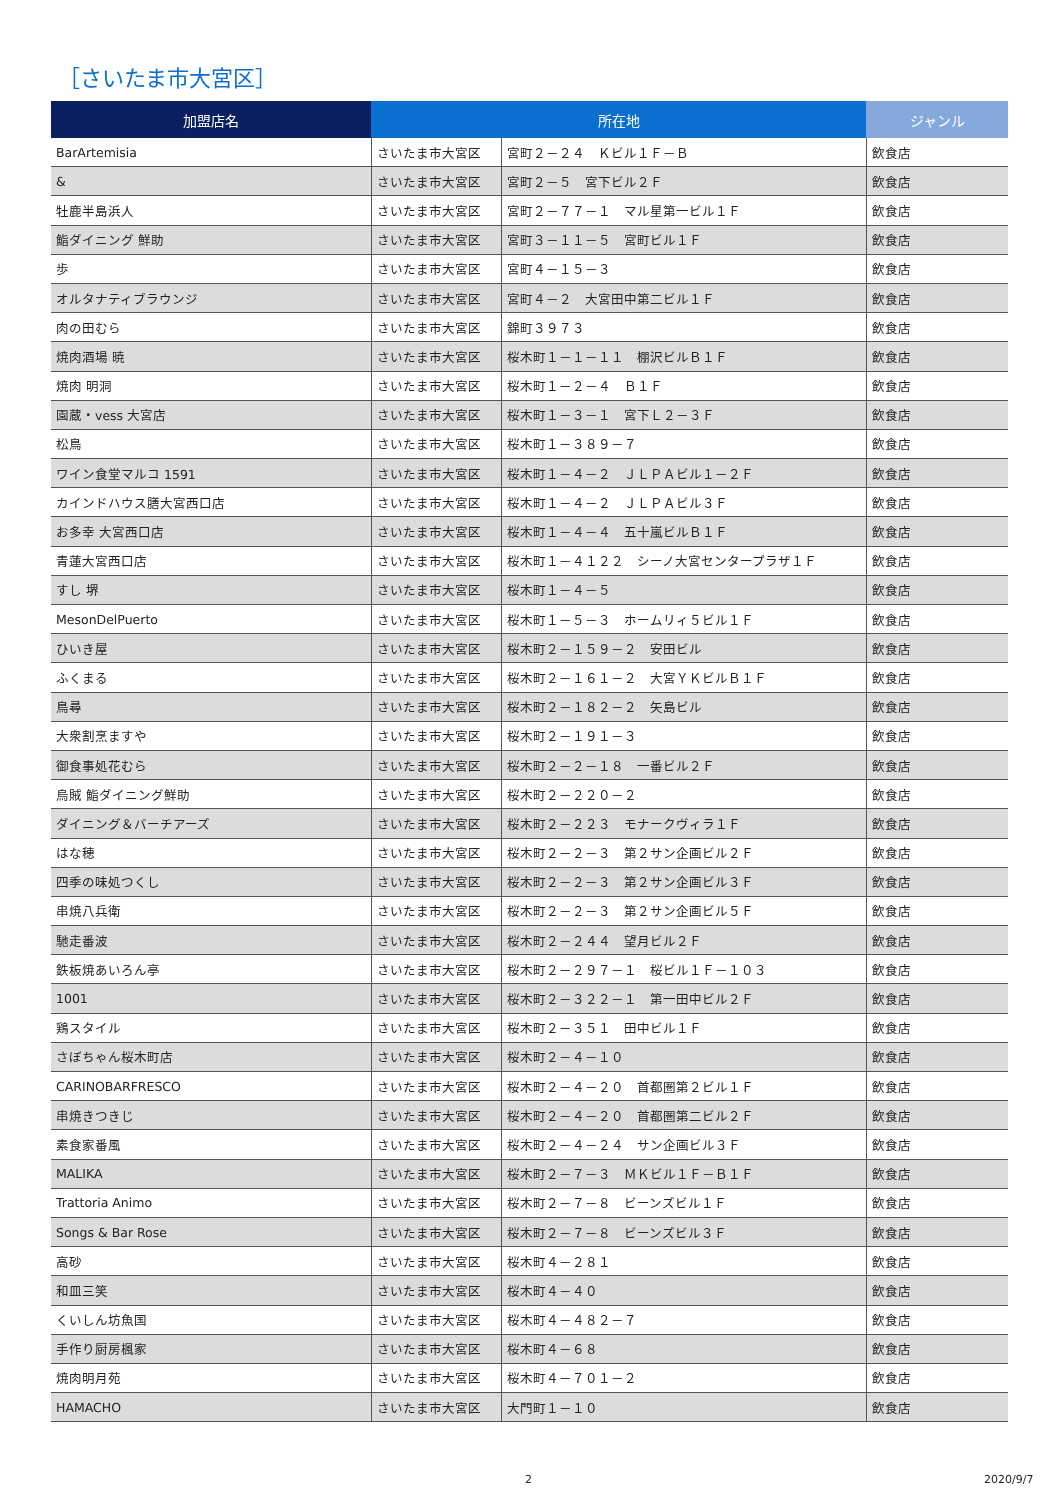［さいたま市大宮区］
| 加盟店名 | 所在地 | | ジャンル |
| --- | --- | --- | --- |
| BarArtemisia | さいたま市大宮区 | 宮町２－２４ Ｋビル１Ｆ－Ｂ | 飲食店 |
| & | さいたま市大宮区 | 宮町２－５ 宮下ビル２Ｆ | 飲食店 |
| 牡鹿半島浜人 | さいたま市大宮区 | 宮町２－７７－１ マル星第一ビル１Ｆ | 飲食店 |
| 鮨ダイニング 鮮助 | さいたま市大宮区 | 宮町３－１１－５ 宮町ビル１Ｆ | 飲食店 |
| 歩 | さいたま市大宮区 | 宮町４－１５－３ | 飲食店 |
| オルタナティブラウンジ | さいたま市大宮区 | 宮町４－２ 大宮田中第二ビル１Ｆ | 飲食店 |
| 肉の田むら | さいたま市大宮区 | 錦町３９７３ | 飲食店 |
| 焼肉酒場 暁 | さいたま市大宮区 | 桜木町１－１－１１ 棚沢ビルＢ１Ｆ | 飲食店 |
| 焼肉 明洞 | さいたま市大宮区 | 桜木町１－２－４ Ｂ１Ｆ | 飲食店 |
| 園蔵・vess 大宮店 | さいたま市大宮区 | 桜木町１－３－１ 宮下Ｌ２－３Ｆ | 飲食店 |
| 松鳥 | さいたま市大宮区 | 桜木町１－３８９－７ | 飲食店 |
| ワイン食堂マルコ 1591 | さいたま市大宮区 | 桜木町１－４－２ ＪＬＰＡビル１－２Ｆ | 飲食店 |
| カインドハウス膳大宮西口店 | さいたま市大宮区 | 桜木町１－４－２ ＪＬＰＡビル３Ｆ | 飲食店 |
| お多幸 大宮西口店 | さいたま市大宮区 | 桜木町１－４－４ 五十嵐ビルＢ１Ｆ | 飲食店 |
| 青蓮大宮西口店 | さいたま市大宮区 | 桜木町１－４１２２ シーノ大宮センタープラザ１Ｆ | 飲食店 |
| すし 堺 | さいたま市大宮区 | 桜木町１－４－５ | 飲食店 |
| MesonDelPuerto | さいたま市大宮区 | 桜木町１－５－３ ホームリィ５ビル１Ｆ | 飲食店 |
| ひいき屋 | さいたま市大宮区 | 桜木町２－１５９－２ 安田ビル | 飲食店 |
| ふくまる | さいたま市大宮区 | 桜木町２－１６１－２ 大宮ＹＫビルＢ１Ｆ | 飲食店 |
| 鳥尋 | さいたま市大宮区 | 桜木町２－１８２－２ 矢島ビル | 飲食店 |
| 大衆割烹ますや | さいたま市大宮区 | 桜木町２－１９１－３ | 飲食店 |
| 御食事処花むら | さいたま市大宮区 | 桜木町２－２－１８ 一番ビル２Ｆ | 飲食店 |
| 烏賊 鮨ダイニング鮮助 | さいたま市大宮区 | 桜木町２－２２０－２ | 飲食店 |
| ダイニング＆バーチアーズ | さいたま市大宮区 | 桜木町２－２２３ モナークヴィラ１Ｆ | 飲食店 |
| はな穂 | さいたま市大宮区 | 桜木町２－２－３ 第２サン企画ビル２Ｆ | 飲食店 |
| 四季の味処つくし | さいたま市大宮区 | 桜木町２－２－３ 第２サン企画ビル３Ｆ | 飲食店 |
| 串焼八兵衛 | さいたま市大宮区 | 桜木町２－２－３ 第２サン企画ビル５Ｆ | 飲食店 |
| 馳走番波 | さいたま市大宮区 | 桜木町２－２４４ 望月ビル２Ｆ | 飲食店 |
| 鉄板焼あいろん亭 | さいたま市大宮区 | 桜木町２－２９７－１ 桜ビル１Ｆ－１０３ | 飲食店 |
| 1001 | さいたま市大宮区 | 桜木町２－３２２－１ 第一田中ビル２Ｆ | 飲食店 |
| 鶏スタイル | さいたま市大宮区 | 桜木町２－３５１ 田中ビル１Ｆ | 飲食店 |
| さぼちゃん桜木町店 | さいたま市大宮区 | 桜木町２－４－１０ | 飲食店 |
| CARINOBARFRESCO | さいたま市大宮区 | 桜木町２－４－２０ 首都圏第２ビル１Ｆ | 飲食店 |
| 串焼きつきじ | さいたま市大宮区 | 桜木町２－４－２０ 首都圏第二ビル２Ｆ | 飲食店 |
| 素食家番風 | さいたま市大宮区 | 桜木町２－４－２４ サン企画ビル３Ｆ | 飲食店 |
| MALIKA | さいたま市大宮区 | 桜木町２－７－３ ＭＫビル１Ｆ－Ｂ１Ｆ | 飲食店 |
| Trattoria Animo | さいたま市大宮区 | 桜木町２－７－８ ビーンズビル１Ｆ | 飲食店 |
| Songs & Bar Rose | さいたま市大宮区 | 桜木町２－７－８ ビーンズビル３Ｆ | 飲食店 |
| 高砂 | さいたま市大宮区 | 桜木町４－２８１ | 飲食店 |
| 和皿三笑 | さいたま市大宮区 | 桜木町４－４０ | 飲食店 |
| くいしん坊魚国 | さいたま市大宮区 | 桜木町４－４８２－７ | 飲食店 |
| 手作り厨房楓家 | さいたま市大宮区 | 桜木町４－６８ | 飲食店 |
| 焼肉明月苑 | さいたま市大宮区 | 桜木町４－７０１－２ | 飲食店 |
| HAMACHO | さいたま市大宮区 | 大門町１－１０ | 飲食店 |
2 2020/9/7